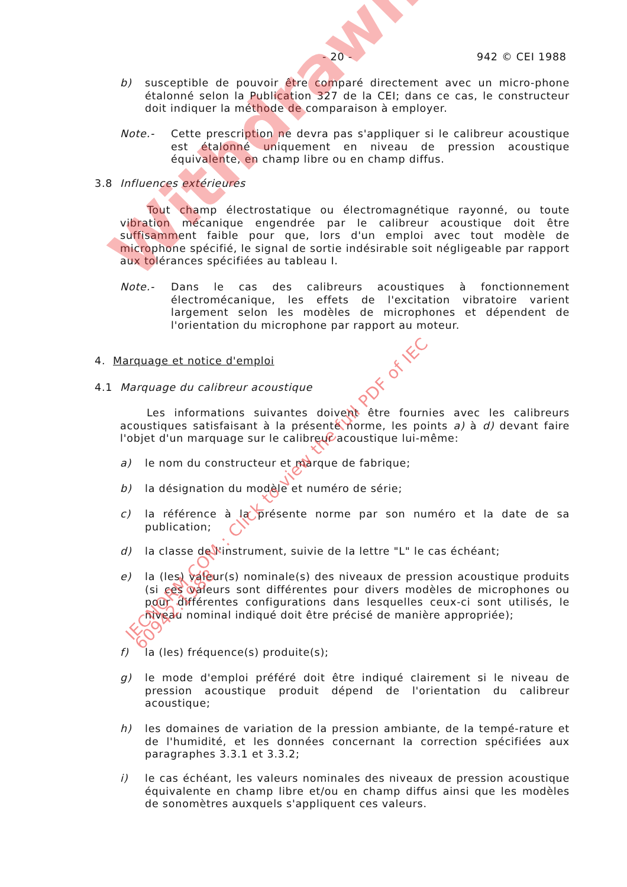- 20 - 942 © CEI 1988
b) susceptible de pouvoir être comparé directement avec un micro-phone étalonné selon la Publication 327 de la CEI; dans ce cas, le constructeur doit indiquer la méthode de comparaison à employer.
Note.- Cette prescription ne devra pas s'appliquer si le calibreur acoustique est étalonné uniquement en niveau de pression acoustique équivalente, en champ libre ou en champ diffus.
3.8 Influences extérieures
Tout champ électrostatique ou électromagnétique rayonné, ou toute vibration mécanique engendrée par le calibreur acoustique doit être suffisamment faible pour que, lors d'un emploi avec tout modèle de microphone spécifié, le signal de sortie indésirable soit négligeable par rapport aux tolérances spécifiées au tableau I.
Note.- Dans le cas des calibreurs acoustiques à fonctionnement électromécanique, les effets de l'excitation vibratoire varient largement selon les modèles de microphones et dépendent de l'orientation du microphone par rapport au moteur.
4. Marquage et notice d'emploi
4.1 Marquage du calibreur acoustique
Les informations suivantes doivent être fournies avec les calibreurs acoustiques satisfaisant à la présente norme, les points a) à d) devant faire l'objet d'un marquage sur le calibreur acoustique lui-même:
a) le nom du constructeur et marque de fabrique;
b) la désignation du modèle et numéro de série;
c) la référence à la présente norme par son numéro et la date de sa publication;
d) la classe de l'instrument, suivie de la lettre "L" le cas échéant;
e) la (les) valeur(s) nominale(s) des niveaux de pression acoustique produits (si ces valeurs sont différentes pour divers modèles de microphones ou pour différentes configurations dans lesquelles ceux-ci sont utilisés, le niveau nominal indiqué doit être précisé de manière appropriée);
f) la (les) fréquence(s) produite(s);
g) le mode d'emploi préféré doit être indiqué clairement si le niveau de pression acoustique produit dépend de l'orientation du calibreur acoustique;
h) les domaines de variation de la pression ambiante, de la tempé-rature et de l'humidité, et les données concernant la correction spécifiées aux paragraphes 3.3.1 et 3.3.2;
i) le cas échéant, les valeurs nominales des niveaux de pression acoustique équivalente en champ libre et/ou en champ diffus ainsi que les modèles de sonomètres auxquels s'appliquent ces valeurs.
Withdrawn
IECNORM.COM : Click to view the full PDF of IEC 60942:1988